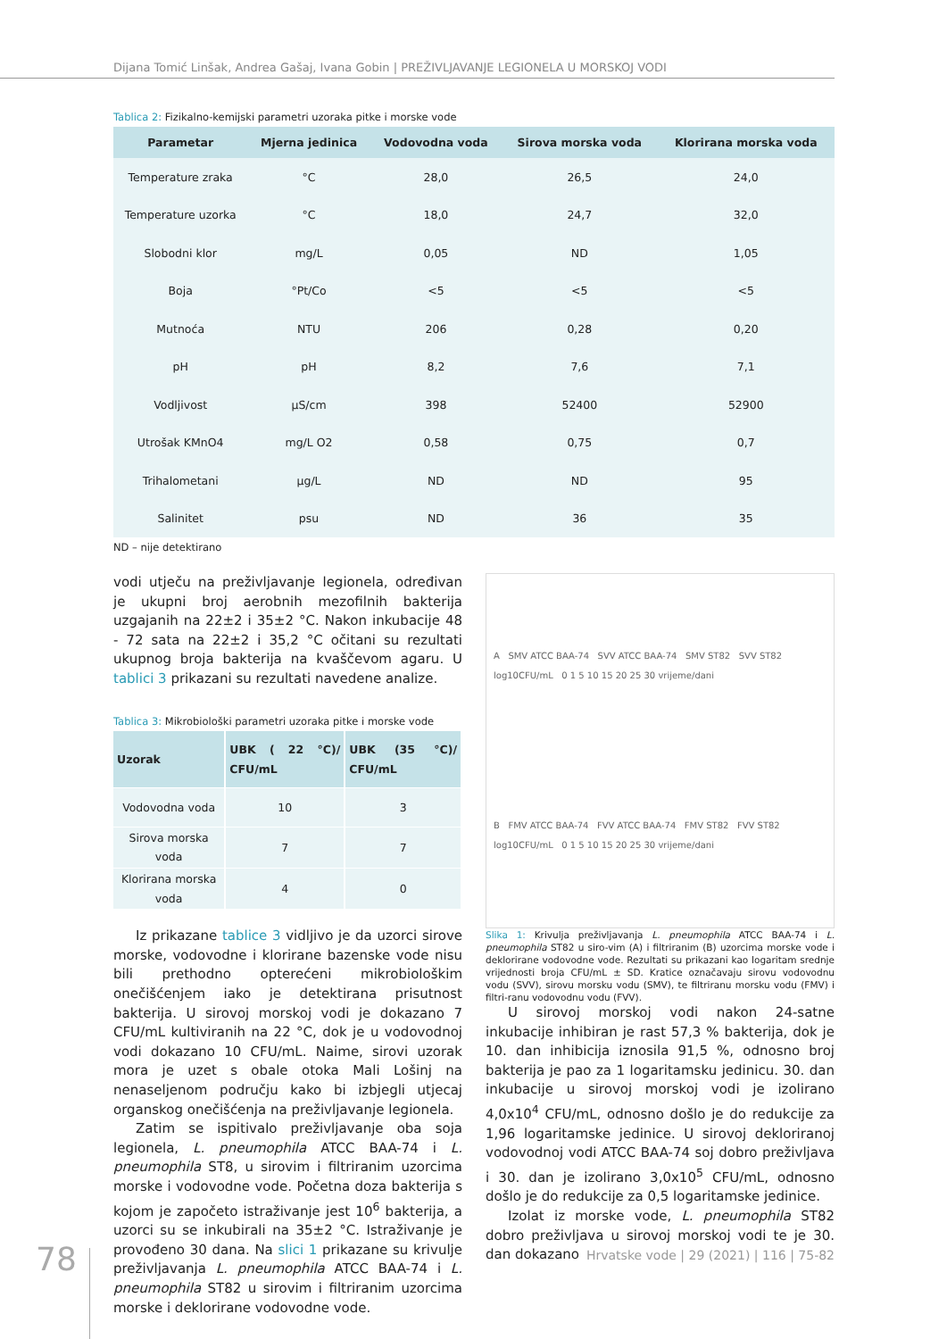Dijana Tomić Linšak, Andrea Gašaj, Ivana Gobin | PREŽIVLJAVANJE LEGIONELA U MORSKOJ VODI
Tablica 2: Fizikalno-kemijski parametri uzoraka pitke i morske vode
| Parametar | Mjerna jedinica | Vodovodna voda | Sirova morska voda | Klorirana morska voda |
| --- | --- | --- | --- | --- |
| Temperature zraka | °C | 28,0 | 26,5 | 24,0 |
| Temperature uzorka | °C | 18,0 | 24,7 | 32,0 |
| Slobodni klor | mg/L | 0,05 | ND | 1,05 |
| Boja | °Pt/Co | <5 | <5 | <5 |
| Mutnoća | NTU | 206 | 0,28 | 0,20 |
| pH | pH | 8,2 | 7,6 | 7,1 |
| Vodljivost | µS/cm | 398 | 52400 | 52900 |
| Utrošak KMnO4 | mg/L O2 | 0,58 | 0,75 | 0,7 |
| Trihalometani | µg/L | ND | ND | 95 |
| Salinitet | psu | ND | 36 | 35 |
ND – nije detektirano
vodi utječu na preživljavanje legionela, određivan je ukupni broj aerobnih mezofilnih bakterija uzgajanih na 22±2 i 35±2 °C. Nakon inkubacije 48 - 72 sata na 22±2 i 35,2 °C očitani su rezultati ukupnog broja bakterija na kvaščevom agaru. U tablici 3 prikazani su rezultati navedene analize.
Tablica 3: Mikrobiološki parametri uzoraka pitke i morske vode
| Uzorak | UBK ( 22 °C)/ CFU/mL | UBK (35 °C)/ CFU/mL |
| --- | --- | --- |
| Vodovodna voda | 10 | 3 |
| Sirova morska voda | 7 | 7 |
| Klorirana morska voda | 4 | 0 |
Iz prikazane tablice 3 vidljivo je da uzorci sirove morske, vodovodne i klorirane bazenske vode nisu bili prethodno opterećeni mikrobiološkim onečišćenjem iako je detektirana prisutnost bakterija. U sirovoj morskoj vodi je dokazano 7 CFU/mL kultiviranih na 22 °C, dok je u vodovodnoj vodi dokazano 10 CFU/mL. Naime, sirovi uzorak mora je uzet s obale otoka Mali Lošinj na nenaseljenom području kako bi izbjegli utjecaj organskog onečišćenja na preživljavanje legionela.
Zatim se ispitivalo preživljavanje oba soja legionela, L. pneumophila ATCC BAA-74 i L. pneumophila ST8, u sirovim i filtriranim uzorcima morske i vodovodne vode. Početna doza bakterija s kojom je započeto istraživanje jest 10<sup>6</sup> bakterija, a uzorci su se inkubirali na 35±2 °C. Istraživanje je provođeno 30 dana. Na slici 1 prikazane su krivulje preživljavanja L. pneumophila ATCC BAA-74 i L. pneumophila ST82 u sirovim i filtriranim uzorcima morske i deklorirane vodovodne vode.
A SMV ATCC BAA-74 SVV ATCC BAA-74 SMV ST82 SVV ST82
log10CFU/mL 0 1 5 10 15 20 25 30 vrijeme/dani
B FMV ATCC BAA-74 FVV ATCC BAA-74 FMV ST82 FVV ST82
log10CFU/mL 0 1 5 10 15 20 25 30 vrijeme/dani
Slika 1: Krivulja preživljavanja L. pneumophila ATCC BAA-74 i L. pneumophila ST82 u siro-vim (A) i filtriranim (B) uzorcima morske vode i deklorirane vodovodne vode. Rezultati su prikazani kao logaritam srednje vrijednosti broja CFU/mL ± SD. Kratice označavaju sirovu vodovodnu vodu (SVV), sirovu morsku vodu (SMV), te filtriranu morsku vodu (FMV) i filtri-ranu vodovodnu vodu (FVV).
U sirovoj morskoj vodi nakon 24-satne inkubacije inhibiran je rast 57,3 % bakterija, dok je 10. dan inhibicija iznosila 91,5 %, odnosno broj bakterija je pao za 1 logaritamsku jedinicu. 30. dan inkubacije u sirovoj morskoj vodi je izolirano 4,0x10<sup>4</sup> CFU/mL, odnosno došlo je do redukcije za 1,96 logaritamske jedinice. U sirovoj dekloriranoj vodovodnoj vodi ATCC BAA-74 soj dobro preživljava i 30. dan je izolirano 3,0x10<sup>5</sup> CFU/mL, odnosno došlo je do redukcije za 0,5 logaritamske jedinice.
Izolat iz morske vode, L. pneumophila ST82 dobro preživljava u sirovoj morskoj vodi te je 30. dan dokazano
78
Hrvatske vode | 29 (2021) | 116 | 75-82